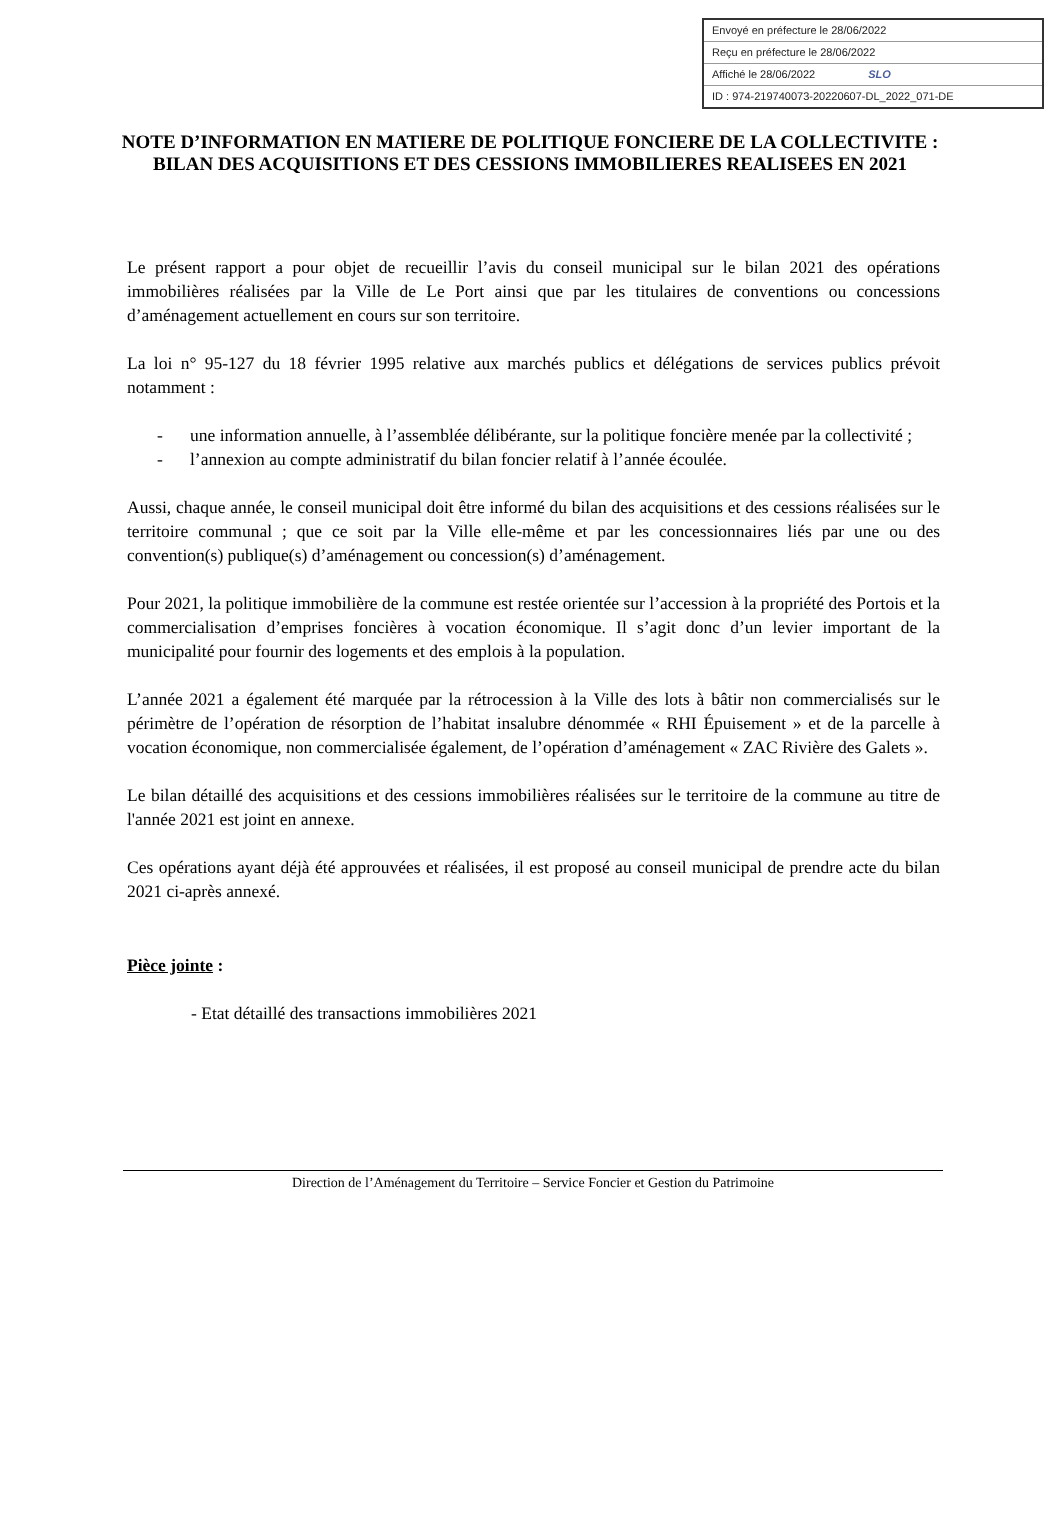Envoyé en préfecture le 28/06/2022
Reçu en préfecture le 28/06/2022
Affiché le 28/06/2022 SLO
ID : 974-219740073-20220607-DL_2022_071-DE
NOTE D’INFORMATION EN MATIERE DE POLITIQUE FONCIERE DE LA COLLECTIVITE : BILAN DES ACQUISITIONS ET DES CESSIONS IMMOBILIERES REALISEES EN 2021
Le présent rapport a pour objet de recueillir l’avis du conseil municipal sur le bilan 2021 des opérations immobilières réalisées par la Ville de Le Port ainsi que par les titulaires de conventions ou concessions d’aménagement actuellement en cours sur son territoire.
La loi n° 95-127 du 18 février 1995 relative aux marchés publics et délégations de services publics prévoit notamment :
- une information annuelle, à l’assemblée délibérante, sur la politique foncière menée par la collectivité ;
- l’annexion au compte administratif du bilan foncier relatif à l’année écoulée.
Aussi, chaque année, le conseil municipal doit être informé du bilan des acquisitions et des cessions réalisées sur le territoire communal ; que ce soit par la Ville elle-même et par les concessionnaires liés par une ou des convention(s) publique(s) d’aménagement ou concession(s) d’aménagement.
Pour 2021, la politique immobilière de la commune est restée orientée sur l’accession à la propriété des Portois et la commercialisation d’emprises foncières à vocation économique. Il s’agit donc d’un levier important de la municipalité pour fournir des logements et des emplois à la population.
L’année 2021 a également été marquée par la rétrocession à la Ville des lots à bâtir non commercialisés sur le périmètre de l’opération de résorption de l’habitat insalubre dénommée « RHI Épuisement » et de la parcelle à vocation économique, non commercialisée également, de l’opération d’aménagement « ZAC Rivière des Galets ».
Le bilan détaillé des acquisitions et des cessions immobilières réalisées sur le territoire de la commune au titre de l'année 2021 est joint en annexe.
Ces opérations ayant déjà été approuvées et réalisées, il est proposé au conseil municipal de prendre acte du bilan 2021 ci-après annexé.
Pièce jointe :
- Etat détaillé des transactions immobilières 2021
Direction de l’Aménagement du Territoire – Service Foncier et Gestion du Patrimoine